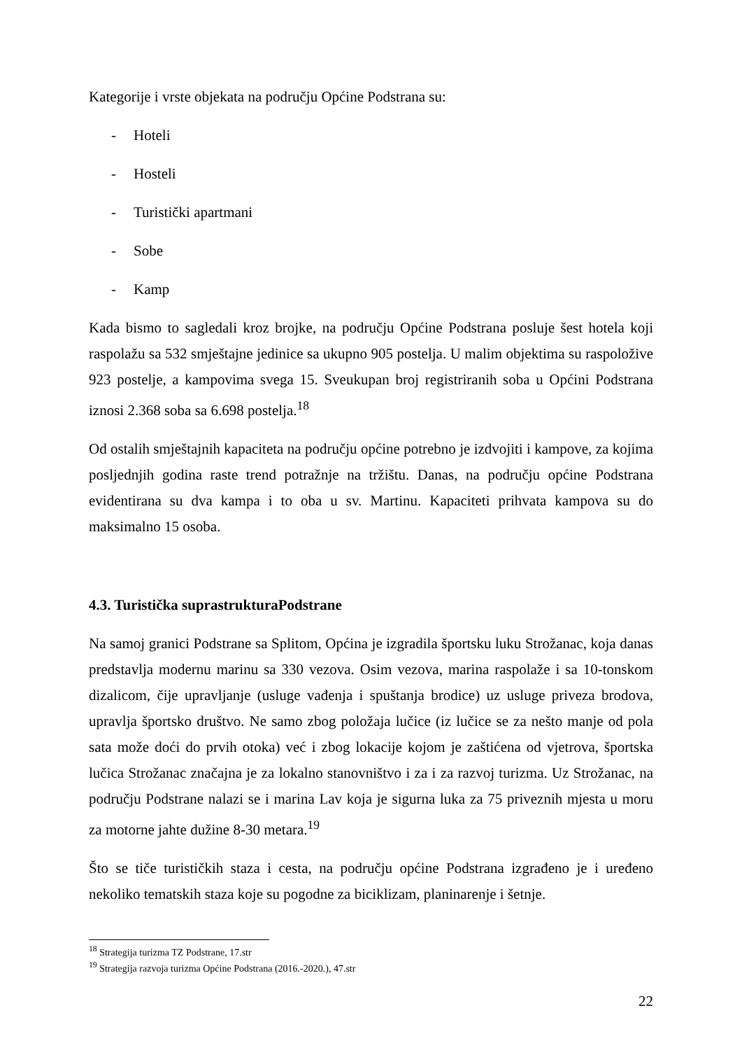Kategorije i vrste objekata na području Općine Podstrana su:
- Hoteli
- Hosteli
- Turistički apartmani
- Sobe
- Kamp
Kada bismo to sagledali kroz brojke, na području Općine Podstrana posluje šest hotela koji raspolažu sa 532 smještajne jedinice sa ukupno 905 postelja. U malim objektima su raspoložive 923 postelje, a kampovima svega 15. Sveukupan broj registriranih soba u Općini Podstrana iznosi 2.368 soba sa 6.698 postelja.<sup>18</sup>
Od ostalih smještajnih kapaciteta na području općine potrebno je izdvojiti i kampove, za kojima posljednjih godina raste trend potražnje na tržištu. Danas, na području općine Podstrana evidentirana su dva kampa i to oba u sv. Martinu. Kapaciteti prihvata kampova su do maksimalno 15 osoba.
4.3. Turistička suprastrukturaPodstrane
Na samoj granici Podstrane sa Splitom, Općina je izgradila športsku luku Strožanac, koja danas predstavlja modernu marinu sa 330 vezova. Osim vezova, marina raspolaže i sa 10-tonskom dizalicom, čije upravljanje (usluge vađenja i spuštanja brodice) uz usluge priveza brodova, upravlja športsko društvo. Ne samo zbog položaja lučice (iz lučice se za nešto manje od pola sata može doći do prvih otoka) već i zbog lokacije kojom je zaštićena od vjetrova, športska lučica Strožanac značajna je za lokalno stanovništvo i za i za razvoj turizma. Uz Strožanac, na području Podstrane nalazi se i marina Lav koja je sigurna luka za 75 priveznih mjesta u moru za motorne jahte dužine 8-30 metara.<sup>19</sup>
Što se tiče turističkih staza i cesta, na području općine Podstrana izgrađeno je i uređeno nekoliko tematskih staza koje su pogodne za biciklizam, planinarenje i šetnje.
<sup>18</sup> Strategija turizma TZ Podstrane, 17.str
<sup>19</sup> Strategija razvoja turizma Općine Podstrana (2016.-2020.), 47.str
22